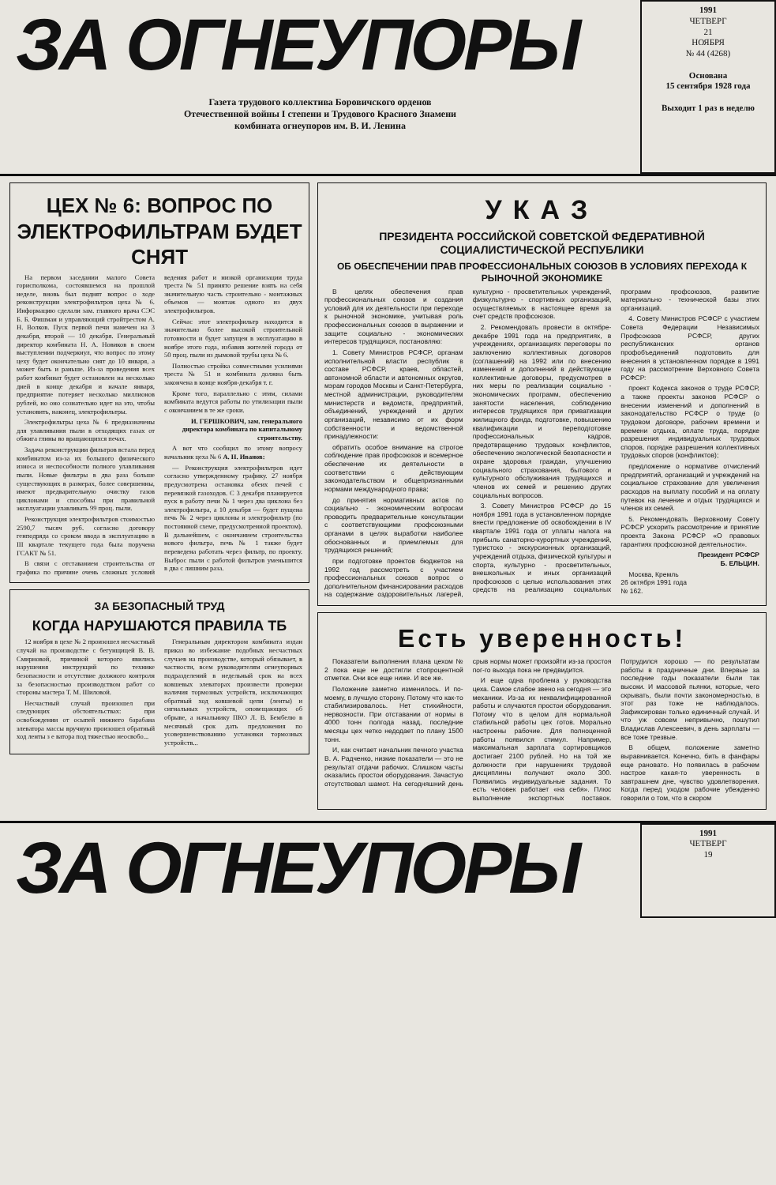ЗА ОГНЕУПОРЫ
Газета трудового коллектива Боровичского орденов
Отечественной войны I степени и Трудового Красного Знамени
комбината огнеупоров им. В. И. Ленина
1991
ЧЕТВЕРГ
21
НОЯБРЯ
№ 44 (4268)
Основана
15 сентября 1928 года
Выходит 1 раз в неделю
ЦЕХ № 6: ВОПРОС ПО ЭЛЕКТРОФИЛЬТРАМ БУДЕТ СНЯТ
На первом заседании малого Совета горисполкома, состоявшемся на прошлой неделе, вновь был поднят вопрос о ходе реконструкции электрофильтров цеха № 6. Информацию сделали зам. главного врача СЭС Б. Б. Фишман и управляющий стройтрестом А. Н. Волков. Пуск первой печи намечен на 3 декабря, второй — 10 декабря. Генеральный директор комбината Н. А. Новиков в своем выступлении подчеркнул, что вопрос по этому цеху будет окончательно снят до 10 января, а может быть и раньше. Из-за проведения всех работ комбинат будет остановлен на несколько дней в конце декабря и начале января, предприятие потеряет несколько миллионов рублей, но оно сознательно идет на это, чтобы установить, наконец, электрофильтры.
Электрофильтры цеха № 6 предназначены для улавливания пыли в отходящих газах от обжига глины во вращающихся печах.
Задача реконструкции фильтров встала перед комбинатом из-за их большого физического износа и неспособности полного улавливания пыли. Новые фильтры в два раза больше существующих в размерах, более совершенны, имеют предварительную очистку газов циклонами и способны при правильной эксплуатации улавливать 99 проц. пыли.
Реконструкция электрофильтров стоимостью 2590,7 тысяч руб. согласно договору генподряда со сроком ввода в эксплуатацию в III квартале текущего года была поручена ГСАКТ № 51.
В связи с отставанием строительства от графика по причине очень сложных условий ведения работ и низкой организации труда треста № 51 принято решение взять на себя значительную часть строительно - монтажных объемов — монтаж одного из двух электрофильтров.
Сейчас этот электрофильтр находится в значительно более высокой строительной готовности и будет запущен в эксплуатацию в ноябре этого года, избавив жителей города от 50 проц. пыли из дымовой трубы цеха № 6.
Полностью стройка совместными усилиями треста № 51 и комбината должна быть закончена в конце ноября-декабря т. г.
Кроме того, параллельно с этим, силами комбината ведутся работы по утилизации пыли с окончанием в те же сроки.
И. ГЕРШКОВИЧ, зам. генерального директора комбината по капитальному строительству.
А вот что сообщил по этому вопросу начальник цеха № 6 А. Н. Иванов:
— Реконструкция электрофильтров идет согласно утвержденному графику. 27 ноября предусмотрена остановка обеих печей с перевязкой газоходов. С 3 декабря планируется пуск в работу печи № 1 через два циклона без электрофильтра, а 10 декабря — будет пущена печь № 2 через циклоны и электрофильтр (по постоянной схеме, предусмотренной проектом). В дальнейшем, с окончанием строительства нового фильтра, печь № 1 также будет переведена работать через фильтр, по проекту. Выброс пыли с работой фильтров уменьшится в два с лишним раза.
ЗА БЕЗОПАСНЫЙ ТРУД
КОГДА НАРУШАЮТСЯ ПРАВИЛА ТБ
12 ноября в цехе № 2 произошел несчастный случай на производстве с бегунщицей В. В. Смирновой, причиной которого явились нарушения инструкций по технике безопасности и отсутствие должного контроля за безопасностью производством работ со стороны мастера Т. М. Шиловой.
Несчастный случай произошел при следующих обстоятельствах: при освобождении от осыпей нижнего барабана элеватора массы вручную произошел обратный ход ленты з е ватора под тяжестью неосвобо...
Генеральным директором комбината издан приказ во избежание подобных несчастных случаев на производстве, который обязывает, в частности, всем руководителям огнеупорных подразделений в недельный срок на всех ковшевых элеваторах произвести проверки наличия тормозных устройств, исключающих обратный ход ковшевой цепи (ленты) и сигнальных устройств, оповещающих об обрыве, а начальнику ПКО Л. В. Бембелю в месячный срок дать предложения по усовершенствованию установки тормозных устройств...
УКАЗ
ПРЕЗИДЕНТА РОССИЙСКОЙ СОВЕТСКОЙ ФЕДЕРАТИВНОЙ СОЦИАЛИСТИЧЕСКОЙ РЕСПУБЛИКИ
ОБ ОБЕСПЕЧЕНИИ ПРАВ ПРОФЕССИОНАЛЬНЫХ СОЮЗОВ В УСЛОВИЯХ ПЕРЕХОДА К РЫНОЧНОЙ ЭКОНОМИКЕ
В целях обеспечения прав профессиональных союзов и создания условий для их деятельности при переходе к рыночной экономике, учитывая роль профессиональных союзов в выражении и защите социально - экономических интересов трудящихся, постановляю:
1. Совету Министров РСФСР, органам исполнительной власти республик в составе РСФСР, краев, областей, автономной области и автономных округов, мэрам городов Москвы и Санкт-Петербурга, местной администрации, руководителям министерств и ведомств, предприятий, объединений, учреждений и других организаций, независимо от их форм собственности и ведомственной принадлежности:
обратить особое внимание на строгое соблюдение прав профсоюзов и всемерное обеспечение их деятельности в соответствии с действующим законодательством и общепризнанными нормами международного права;
до принятия нормативных актов по социально - экономическим вопросам проводить предварительные консультации с соответствующими профсоюзными органами в целях выработки наиболее обоснованных и приемлемых для трудящихся решений;
при подготовке проектов бюджетов на 1992 год рассмотреть с участием профессиональных союзов вопрос о дополнительном финансировании расходов на содержание оздоровительных лагерей, культурно - просветительных учреждений, физкультурно - спортивных организаций, осуществляемых в настоящее время за счет средств профсоюзов.
2. Рекомендовать провести в октябре-декабре 1991 года на предприятиях, в учреждениях, организациях переговоры по заключению коллективных договоров (соглашений) на 1992 или по внесению изменений и дополнений в действующие коллективные договоры, предусмотрев в них меры по реализации социально - экономических программ, обеспечению занятости населения, соблюдению интересов трудящихся при приватизации жилищного фонда, подготовке, повышению квалификации и переподготовке профессиональных кадров, предотвращению трудовых конфликтов, обеспечению экологической безопасности и охране здоровья граждан, улучшению социального страхования, бытового и культурного обслуживания трудящихся и членов их семей и решению других социальных вопросов.
3. Совету Министров РСФСР до 15 ноября 1991 года в установленном порядке внести предложение об освобождении в IV квартале 1991 года от уплаты налога на прибыль санаторно-курортных учреждений, туристско - экскурсионных организаций, учреждений отдыха, физической культуры и спорта, культурно - просветительных, внешкольных и иных организаций профсоюзов с целью использования этих средств на реализацию социальных программ профсоюзов, развитие материально - технической базы этих организаций.
4. Совету Министров РСФСР с участием Совета Федерации Независимых Профсоюзов РСФСР, других республиканских органов профобъединений подготовить для внесения в установленном порядке в 1991 году на рассмотрение Верховного Совета РСФСР:
проект Кодекса законов о труде РСФСР, а также проекты законов РСФСР о внесении изменений и дополнений в законодательство РСФСР о труде (о трудовом договоре, рабочем времени и времени отдыха, оплате труда, порядке разрешения индивидуальных трудовых споров, порядке разрешения коллективных трудовых споров (конфликтов);
предложение о нормативе отчислений предприятий, организаций и учреждений на социальное страхование для увеличения расходов на выплату пособий и на оплату путевок на лечение и отдых трудящихся и членов их семей.
5. Рекомендовать Верховному Совету РСФСР ускорить рассмотрение и принятие проекта Закона РСФСР «О правовых гарантиях профсоюзной деятельности».
Президент РСФСР
Б. ЕЛЬЦИН.
Москва, Кремль
26 октября 1991 года
№ 162.
Есть уверенность!
Показатели выполнения плана цехом № 2 пока еще не достигли стопроцентной отметки. Они все еще ниже. И все же.
Положение заметно изменилось. И по-моему, в лучшую сторону. Потому что как-то стабилизировалось. Нет стихийности, нервозности. При отставании от нормы в 4000 тонн полгода назад, последние месяцы цех четко недодает по плану 1500 тонн.
И, как считает начальник печного участка В. А. Радченко, низкие показатели — это не результат отдачи рабочих. Слишком часты оказались простои оборудования. Зачастую отсутствовал шамот. На сегодняшний день срыв нормы может произойти из-за простоя пог-го выхода пока не предвидится.
И еще одна проблема у руководства цеха. Самое слабое звено на сегодня — это механики. Из-за их неквалифицированной работы и случаются простои оборудования. Потому что в целом для нормальной стабильной работы цех готов. Морально настроены рабочие. Для полноценной работы появился стимул. Например, максимальная зарплата сортировщиков достигает 2100 рублей. Но на той же должности при нарушениях трудовой дисциплины получают около 300. Появились индивидуальные задания. То есть человек работает «на себя». Плюс выполнение экспортных поставок. Потрудился хорошо — по результатам работы в праздничные дни. Впервые за последние годы показатели были так высоки. И массовой пьянки, которые, чего скрывать, были почти закономерностью, в этот раз тоже не наблюдалось. Зафиксирован только единичный случай. И что уж совсем непривычно, пошутил Владислав Алексеевич, в день зарплаты — все тоже трезвые.
В общем, положение заметно выравнивается. Конечно, бить в фанфары еще рановато. Но появилась в рабочем настрое какая-то уверенность в завтрашнем дне, чувство удовлетворения. Когда перед уходом рабочие убежденно говорили о том, что в скором
ЗА ОГНЕУПОРЫ
1991
ЧЕТВЕРГ
19